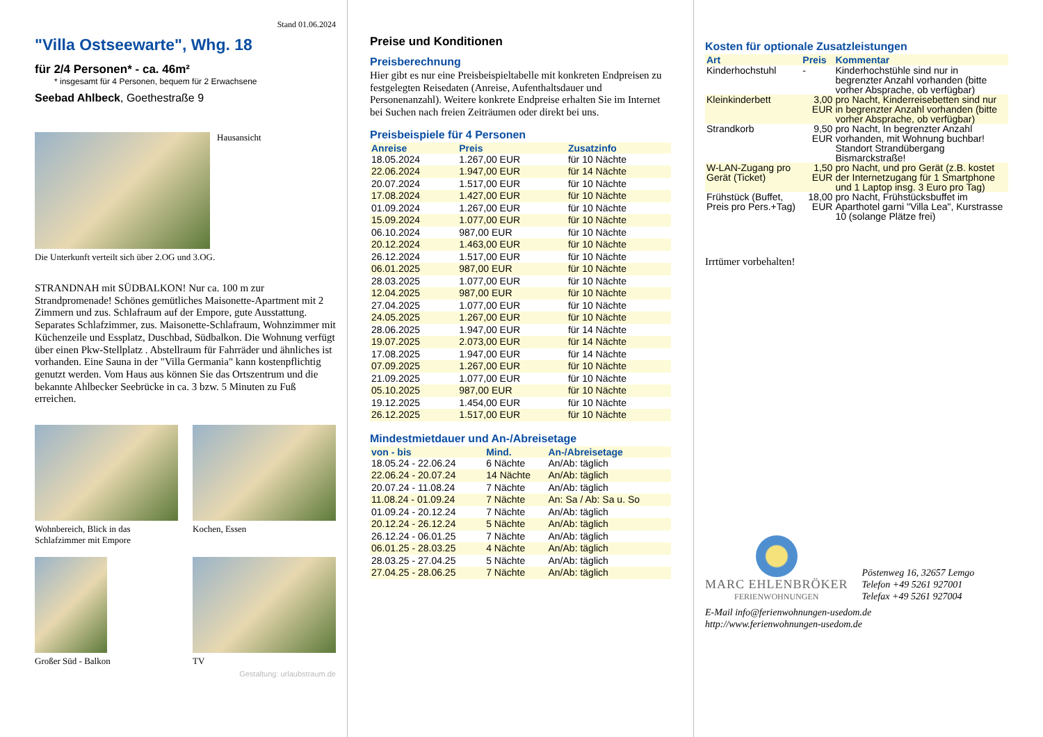Stand 01.06.2024
"Villa Ostseewarte", Whg. 18
für 2/4 Personen* - ca. 46m²
* insgesamt für 4 Personen, bequem für 2 Erwachsene
Seebad Ahlbeck, Goethestraße 9
Hausansicht
Die Unterkunft verteilt sich über 2.OG und 3.OG.
STRANDNAH mit SÜDBALKON! Nur ca. 100 m zur Strandpromenade! Schönes gemütliches Maisonette-Apartment mit 2 Zimmern und zus. Schlafraum auf der Empore, gute Ausstattung. Separates Schlafzimmer, zus. Maisonette-Schlafraum, Wohnzimmer mit Küchenzeile und Essplatz, Duschbad, Südbalkon. Die Wohnung verfügt über einen Pkw-Stellplatz . Abstellraum für Fahrräder und ähnliches ist vorhanden. Eine Sauna in der "Villa Germania" kann kostenpflichtig genutzt werden. Vom Haus aus können Sie das Ortszentrum und die bekannte Ahlbecker Seebrücke in ca. 3 bzw. 5 Minuten zu Fuß erreichen.
Wohnbereich, Blick in das Schlafzimmer mit Empore
Kochen, Essen
Großer Süd - Balkon TV
Gestaltung: urlaubstraum.de
Preise und Konditionen
Preisberechnung
Hier gibt es nur eine Preisbeispieltabelle mit konkreten Endpreisen zu festgelegten Reisedaten (Anreise, Aufenthaltsdauer und Personenanzahl). Weitere konkrete Endpreise erhalten Sie im Internet bei Suchen nach freien Zeiträumen oder direkt bei uns.
Preisbeispiele für 4 Personen
| Anreise | Preis | Zusatzinfo |
| --- | --- | --- |
| 18.05.2024 | 1.267,00 EUR | für 10 Nächte |
| 22.06.2024 | 1.947,00 EUR | für 14 Nächte |
| 20.07.2024 | 1.517,00 EUR | für 10 Nächte |
| 17.08.2024 | 1.427,00 EUR | für 10 Nächte |
| 01.09.2024 | 1.267,00 EUR | für 10 Nächte |
| 15.09.2024 | 1.077,00 EUR | für 10 Nächte |
| 06.10.2024 | 987,00 EUR | für 10 Nächte |
| 20.12.2024 | 1.463,00 EUR | für 10 Nächte |
| 26.12.2024 | 1.517,00 EUR | für 10 Nächte |
| 06.01.2025 | 987,00 EUR | für 10 Nächte |
| 28.03.2025 | 1.077,00 EUR | für 10 Nächte |
| 12.04.2025 | 987,00 EUR | für 10 Nächte |
| 27.04.2025 | 1.077,00 EUR | für 10 Nächte |
| 24.05.2025 | 1.267,00 EUR | für 10 Nächte |
| 28.06.2025 | 1.947,00 EUR | für 14 Nächte |
| 19.07.2025 | 2.073,00 EUR | für 14 Nächte |
| 17.08.2025 | 1.947,00 EUR | für 14 Nächte |
| 07.09.2025 | 1.267,00 EUR | für 10 Nächte |
| 21.09.2025 | 1.077,00 EUR | für 10 Nächte |
| 05.10.2025 | 987,00 EUR | für 10 Nächte |
| 19.12.2025 | 1.454,00 EUR | für 10 Nächte |
| 26.12.2025 | 1.517,00 EUR | für 10 Nächte |
Mindestmietdauer und An-/Abreisetage
| von - bis | Mind. | An-/Abreisetage |
| --- | --- | --- |
| 18.05.24 - 22.06.24 | 6 Nächte | An/Ab: täglich |
| 22.06.24 - 20.07.24 | 14 Nächte | An/Ab: täglich |
| 20.07.24 - 11.08.24 | 7 Nächte | An/Ab: täglich |
| 11.08.24 - 01.09.24 | 7 Nächte | An: Sa / Ab: Sa u. So |
| 01.09.24 - 20.12.24 | 7 Nächte | An/Ab: täglich |
| 20.12.24 - 26.12.24 | 5 Nächte | An/Ab: täglich |
| 26.12.24 - 06.01.25 | 7 Nächte | An/Ab: täglich |
| 06.01.25 - 28.03.25 | 4 Nächte | An/Ab: täglich |
| 28.03.25 - 27.04.25 | 5 Nächte | An/Ab: täglich |
| 27.04.25 - 28.06.25 | 7 Nächte | An/Ab: täglich |
Kosten für optionale Zusatzleistungen
| Art | Preis | Kommentar |
| --- | --- | --- |
| Kinderhochstuhl | - | Kinderhochstühle sind nur in begrenzter Anzahl vorhanden (bitte vorher Absprache, ob verfügbar) |
| Kleinkinderbett | 3,00 EUR | pro Nacht, Kinderreisebetten sind nur in begrenzter Anzahl vorhanden (bitte vorher Absprache, ob verfügbar) |
| Strandkorb | 9,50 EUR | pro Nacht, In begrenzter Anzahl vorhanden, mit Wohnung buchbar! Standort Strandübergang Bismarckstraße! |
| W-LAN-Zugang pro Gerät (Ticket) | 1,50 EUR | pro Nacht, und pro Gerät (z.B. kostet der Internetzugang für 1 Smartphone und 1 Laptop insg. 3 Euro pro Tag) |
| Frühstück (Buffet, Preis pro Pers.+Tag) | 18,00 EUR | pro Nacht, Frühstücksbuffet im Aparthotel garni "Villa Lea", Kurstrasse 10 (solange Plätze frei) |
Irrtümer vorbehalten!
MARC EHLENBRÖKER
FERIENWOHNUNGEN
Pöstenweg 16, 32657 Lemgo
Telefon +49 5261 927001
Telefax +49 5261 927004
E-Mail info@ferienwohnungen-usedom.de
http://www.ferienwohnungen-usedom.de